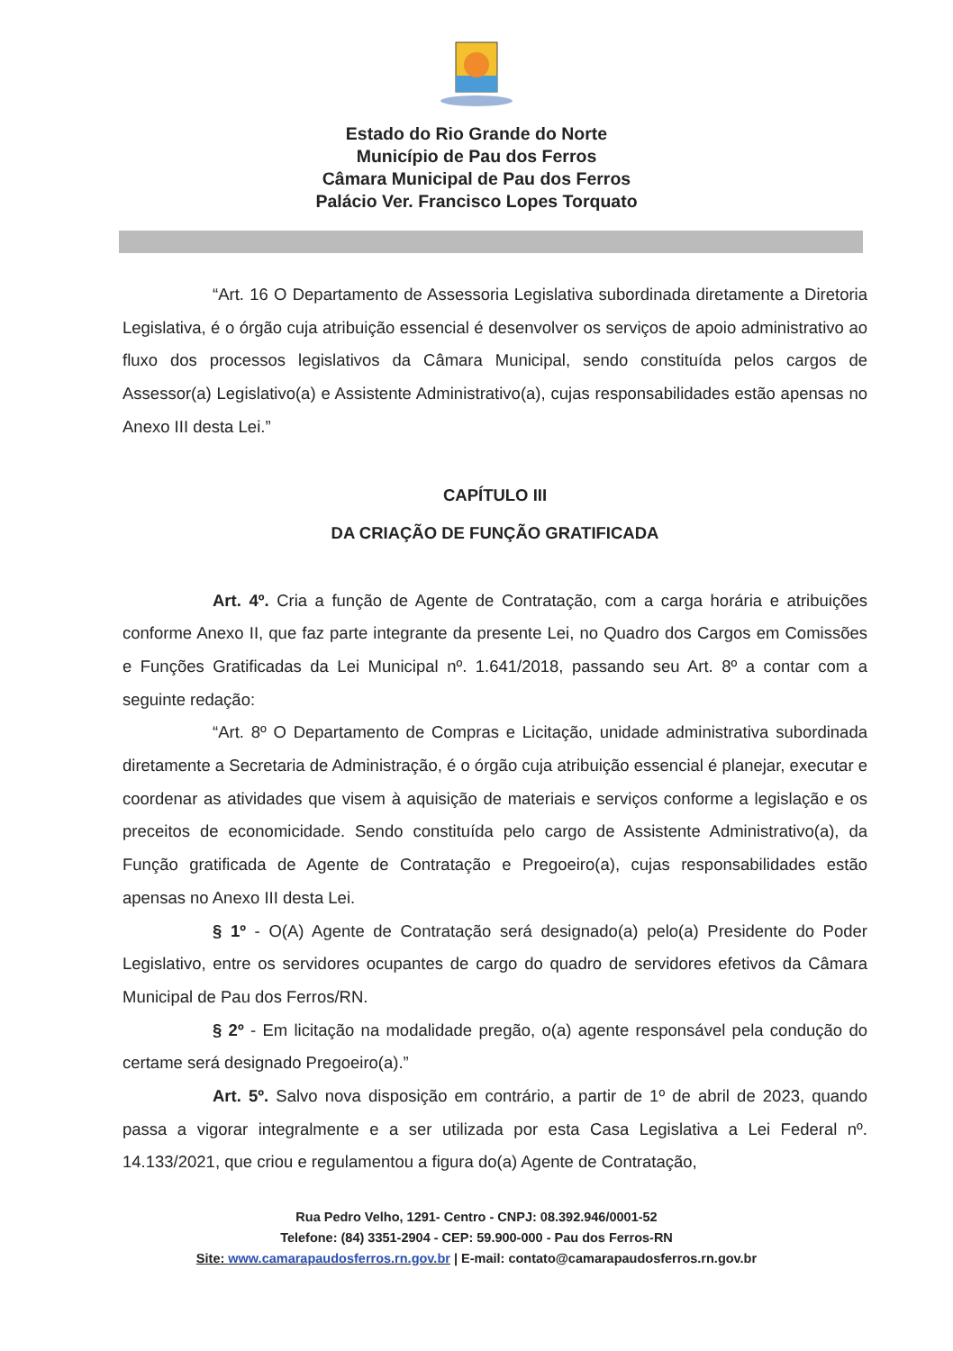Estado do Rio Grande do Norte
Município de Pau dos Ferros
Câmara Municipal de Pau dos Ferros
Palácio Ver. Francisco Lopes Torquato
“Art. 16 O Departamento de Assessoria Legislativa subordinada diretamente a Diretoria Legislativa, é o órgão cuja atribuição essencial é desenvolver os serviços de apoio administrativo ao fluxo dos processos legislativos da Câmara Municipal, sendo constituída pelos cargos de Assessor(a) Legislativo(a) e Assistente Administrativo(a), cujas responsabilidades estão apensas no Anexo III desta Lei.”
CAPÍTULO III
DA CRIAÇÃO DE FUNÇÃO GRATIFICADA
Art. 4º. Cria a função de Agente de Contratação, com a carga horária e atribuições conforme Anexo II, que faz parte integrante da presente Lei, no Quadro dos Cargos em Comissões e Funções Gratificadas da Lei Municipal nº. 1.641/2018, passando seu Art. 8º a contar com a seguinte redação:
“Art. 8º O Departamento de Compras e Licitação, unidade administrativa subordinada diretamente a Secretaria de Administração, é o órgão cuja atribuição essencial é planejar, executar e coordenar as atividades que visem à aquisição de materiais e serviços conforme a legislação e os preceitos de economicidade. Sendo constituída pelo cargo de Assistente Administrativo(a), da Função gratificada de Agente de Contratação e Pregoeiro(a), cujas responsabilidades estão apensas no Anexo III desta Lei.
§ 1º - O(A) Agente de Contratação será designado(a) pelo(a) Presidente do Poder Legislativo, entre os servidores ocupantes de cargo do quadro de servidores efetivos da Câmara Municipal de Pau dos Ferros/RN.
§ 2º - Em licitação na modalidade pregão, o(a) agente responsável pela condução do certame será designado Pregoeiro(a).”
Art. 5º. Salvo nova disposição em contrário, a partir de 1º de abril de 2023, quando passa a vigorar integralmente e a ser utilizada por esta Casa Legislativa a Lei Federal nº. 14.133/2021, que criou e regulamentou a figura do(a) Agente de Contratação,
Rua Pedro Velho, 1291- Centro - CNPJ: 08.392.946/0001-52
Telefone: (84) 3351-2904 - CEP: 59.900-000 - Pau dos Ferros-RN
Site: www.camarapaudosferros.rn.gov.br | E-mail: contato@camarapaudosferros.rn.gov.br